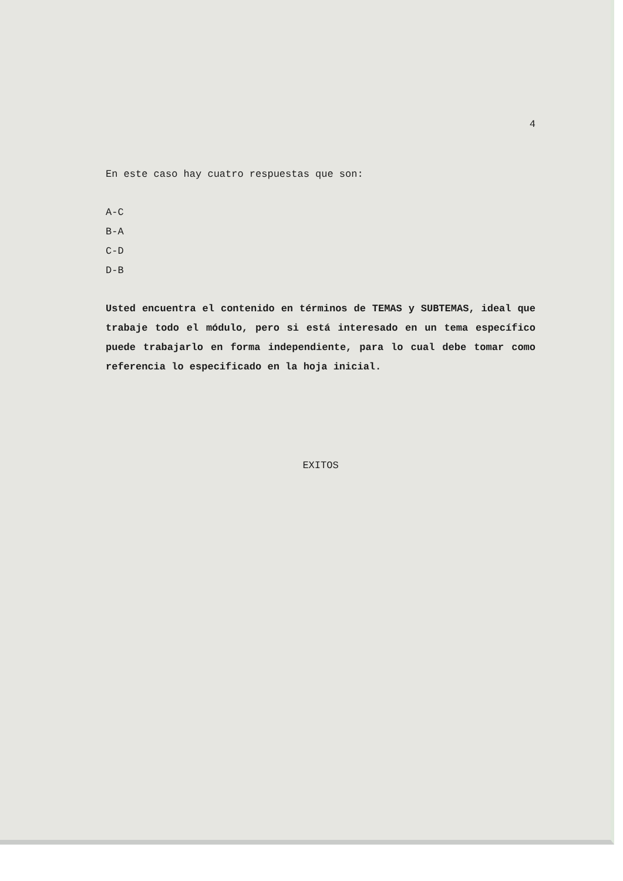4
En este caso hay cuatro respuestas que son:
A-C
B-A
C-D
D-B
Usted encuentra el contenido en términos de TEMAS y SUBTEMAS, ideal que trabaje todo el módulo, pero si está interesado en un tema específico puede trabajarlo en forma independiente, para lo cual debe tomar como referencia lo especificado en la hoja inicial.
EXITOS